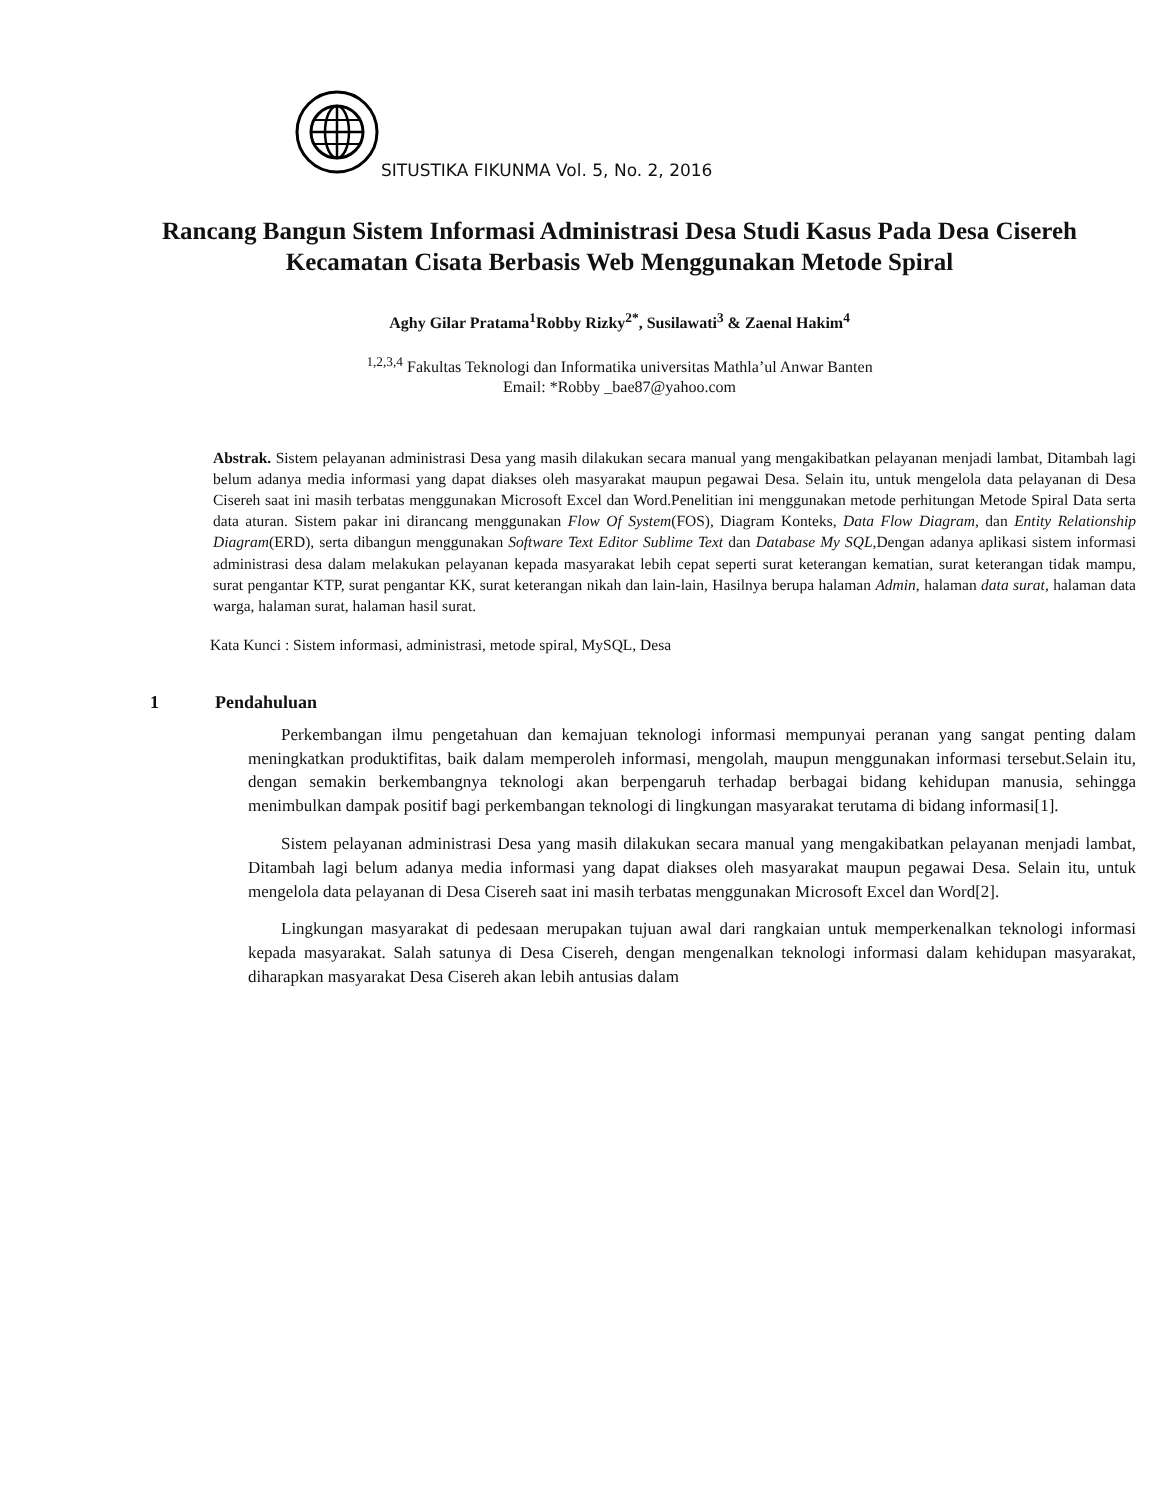SITUSTIKA FIKUNMA Vol. 5, No. 2, 2016
Rancang Bangun Sistem Informasi Administrasi Desa Studi Kasus Pada Desa Cisereh
Kecamatan Cisata Berbasis Web Menggunakan Metode Spiral
Aghy Gilar Pratama<sup>1</sup>Robby Rizky<sup>2*</sup>, Susilawati<sup>3</sup> & Zaenal Hakim<sup>4</sup>
<sup>1,2,3,4</sup> Fakultas Teknologi dan Informatika universitas Mathla’ul Anwar Banten
Email: *Robby _bae87@yahoo.com
Abstrak. Sistem pelayanan administrasi Desa yang masih dilakukan secara manual yang mengakibatkan pelayanan menjadi lambat, Ditambah lagi belum adanya media informasi yang dapat diakses oleh masyarakat maupun pegawai Desa. Selain itu, untuk mengelola data pelayanan di Desa Cisereh saat ini masih terbatas menggunakan Microsoft Excel dan Word.Penelitian ini menggunakan metode perhitungan Metode Spiral Data serta data aturan. Sistem pakar ini dirancang menggunakan Flow Of System(FOS), Diagram Konteks, Data Flow Diagram, dan Entity Relationship Diagram(ERD), serta dibangun menggunakan Software Text Editor Sublime Text dan Database My SQL,Dengan adanya aplikasi sistem informasi administrasi desa dalam melakukan pelayanan kepada masyarakat lebih cepat seperti surat keterangan kematian, surat keterangan tidak mampu, surat pengantar KTP, surat pengantar KK, surat keterangan nikah dan lain-lain, Hasilnya berupa halaman Admin, halaman data surat, halaman data warga, halaman surat, halaman hasil surat.
Kata Kunci : Sistem informasi, administrasi, metode spiral, MySQL, Desa
1 Pendahuluan
Perkembangan ilmu pengetahuan dan kemajuan teknologi informasi mempunyai peranan yang sangat penting dalam meningkatkan produktifitas, baik dalam memperoleh informasi, mengolah, maupun menggunakan informasi tersebut.Selain itu, dengan semakin berkembangnya teknologi akan berpengaruh terhadap berbagai bidang kehidupan manusia, sehingga menimbulkan dampak positif bagi perkembangan teknologi di lingkungan masyarakat terutama di bidang informasi[1].
Sistem pelayanan administrasi Desa yang masih dilakukan secara manual yang mengakibatkan pelayanan menjadi lambat, Ditambah lagi belum adanya media informasi yang dapat diakses oleh masyarakat maupun pegawai Desa. Selain itu, untuk mengelola data pelayanan di Desa Cisereh saat ini masih terbatas menggunakan Microsoft Excel dan Word[2].
Lingkungan masyarakat di pedesaan merupakan tujuan awal dari rangkaian untuk memperkenalkan teknologi informasi kepada masyarakat. Salah satunya di Desa Cisereh, dengan mengenalkan teknologi informasi dalam kehidupan masyarakat, diharapkan masyarakat Desa Cisereh akan lebih antusias dalam